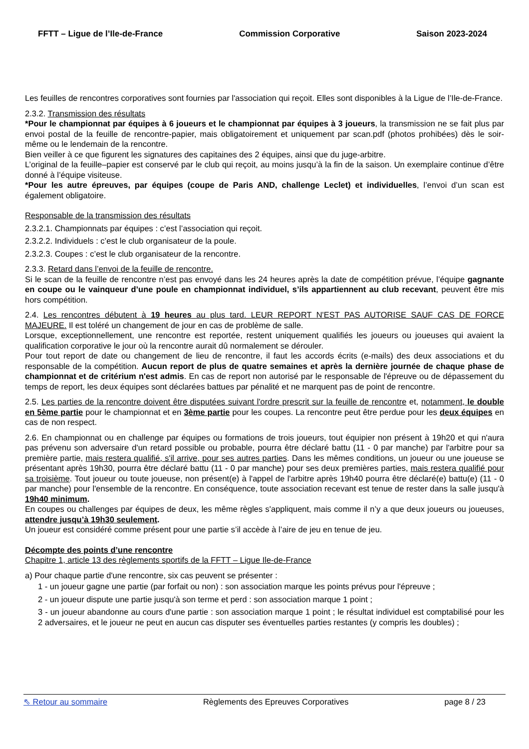FFTT – Ligue de l’Ile-de-France Commission Corporative Saison 2023-2024
Les feuilles de rencontres corporatives sont fournies par l'association qui reçoit. Elles sont disponibles à la Ligue de l’Ile-de-France.
2.3.2. Transmission des résultats
*Pour le championnat par équipes à 6 joueurs et le championnat par équipes à 3 joueurs, la transmission ne se fait plus par envoi postal de la feuille de rencontre-papier, mais obligatoirement et uniquement par scan.pdf (photos prohibées) dès le soir-même ou le lendemain de la rencontre.
Bien veiller à ce que figurent les signatures des capitaines des 2 équipes, ainsi que du juge-arbitre.
L’original de la feuille–papier est conservé par le club qui reçoit, au moins jusqu’à la fin de la saison. Un exemplaire continue d’être donné à l’équipe visiteuse.
*Pour les autre épreuves, par équipes (coupe de Paris AND, challenge Leclet) et individuelles, l’envoi d’un scan est également obligatoire.
Responsable de la transmission des résultats
2.3.2.1. Championnats par équipes : c’est l’association qui reçoit.
2.3.2.2. Individuels : c’est le club organisateur de la poule.
2.3.2.3. Coupes : c’est le club organisateur de la rencontre.
2.3.3. Retard dans l’envoi de la feuille de rencontre.
Si le scan de la feuille de rencontre n’est pas envoyé dans les 24 heures après la date de compétition prévue, l’équipe gagnante en coupe ou le vainqueur d’une poule en championnat individuel, s’ils appartiennent au club recevant, peuvent être mis hors compétition.
2.4. Les rencontres débutent à 19 heures au plus tard. LEUR REPORT N'EST PAS AUTORISE SAUF CAS DE FORCE MAJEURE. Il est toléré un changement de jour en cas de problème de salle.
Lorsque, exceptionnellement, une rencontre est reportée, restent uniquement qualifiés les joueurs ou joueuses qui avaient la qualification corporative le jour où la rencontre aurait dû normalement se dérouler.
Pour tout report de date ou changement de lieu de rencontre, il faut les accords écrits (e-mails) des deux associations et du responsable de la compétition. Aucun report de plus de quatre semaines et après la dernière journée de chaque phase de championnat et de critérium n'est admis. En cas de report non autorisé par le responsable de l'épreuve ou de dépassement du temps de report, les deux équipes sont déclarées battues par pénalité et ne marquent pas de point de rencontre.
2.5. Les parties de la rencontre doivent être disputées suivant l'ordre prescrit sur la feuille de rencontre et, notamment, le double en 5ème partie pour le championnat et en 3ème partie pour les coupes. La rencontre peut être perdue pour les deux équipes en cas de non respect.
2.6. En championnat ou en challenge par équipes ou formations de trois joueurs, tout équipier non présent à 19h20 et qui n'aura pas prévenu son adversaire d'un retard possible ou probable, pourra être déclaré battu (11 - 0 par manche) par l'arbitre pour sa première partie, mais restera qualifié, s'il arrive, pour ses autres parties. Dans les mêmes conditions, un joueur ou une joueuse se présentant après 19h30, pourra être déclaré battu (11 - 0 par manche) pour ses deux premières parties, mais restera qualifié pour sa troisième. Tout joueur ou toute joueuse, non présent(e) à l'appel de l'arbitre après 19h40 pourra être déclaré(e) battu(e) (11 - 0 par manche) pour l'ensemble de la rencontre. En conséquence, toute association recevant est tenue de rester dans la salle jusqu'à 19h40 minimum.
En coupes ou challenges par équipes de deux, les même règles s'appliquent, mais comme il n’y a que deux joueurs ou joueuses, attendre jusqu’à 19h30 seulement.
Un joueur est considéré comme présent pour une partie s’il accède à l’aire de jeu en tenue de jeu.
Décompte des points d’une rencontre
Chapitre 1, article 13 des règlements sportifs de la FFTT – Ligue Ile-de-France
a) Pour chaque partie d'une rencontre, six cas peuvent se présenter :
1 - un joueur gagne une partie (par forfait ou non) : son association marque les points prévus pour l'épreuve ;
2 - un joueur dispute une partie jusqu'à son terme et perd : son association marque 1 point ;
3 - un joueur abandonne au cours d'une partie : son association marque 1 point ; le résultat individuel est comptabilisé pour les 2 adversaires, et le joueur ne peut en aucun cas disputer ses éventuelles parties restantes (y compris les doubles) ;
⇖ Retour au sommaire Règlements des Epreuves Corporatives page 8 / 23